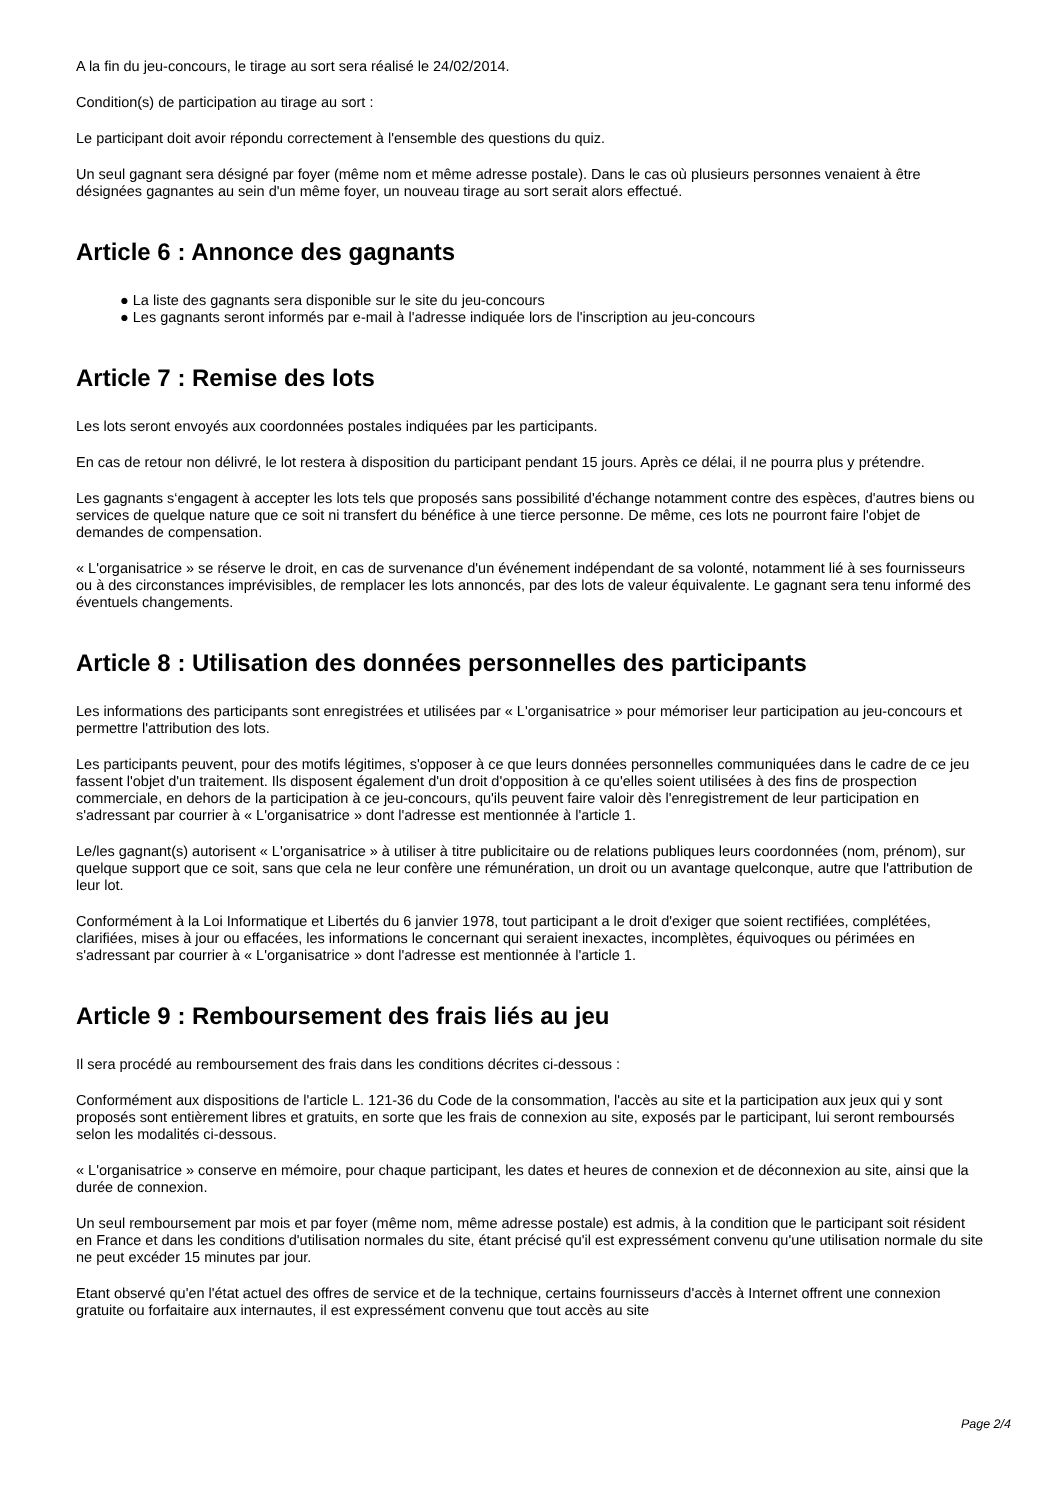A la fin du jeu-concours, le tirage au sort sera réalisé le 24/02/2014.
Condition(s) de participation au tirage au sort :
Le participant doit avoir répondu correctement à l'ensemble des questions du quiz.
Un seul gagnant sera désigné par foyer (même nom et même adresse postale). Dans le cas où plusieurs personnes venaient à être désignées gagnantes au sein d'un même foyer, un nouveau tirage au sort serait alors effectué.
Article 6 : Annonce des gagnants
● La liste des gagnants sera disponible sur le site du jeu-concours
● Les gagnants seront informés par e-mail à l'adresse indiquée lors de l'inscription au jeu-concours
Article 7 : Remise des lots
Les lots seront envoyés aux coordonnées postales indiquées par les participants.
En cas de retour non délivré, le lot restera à disposition du participant pendant 15 jours. Après ce délai, il ne pourra plus y prétendre.
Les gagnants s‘engagent à accepter les lots tels que proposés sans possibilité d'échange notamment contre des espèces, d'autres biens ou services de quelque nature que ce soit ni transfert du bénéfice à une tierce personne. De même, ces lots ne pourront faire l'objet de demandes de compensation.
« L'organisatrice » se réserve le droit, en cas de survenance d'un événement indépendant de sa volonté, notamment lié à ses fournisseurs ou à des circonstances imprévisibles, de remplacer les lots annoncés, par des lots de valeur équivalente. Le gagnant sera tenu informé des éventuels changements.
Article 8 : Utilisation des données personnelles des participants
Les informations des participants sont enregistrées et utilisées par « L'organisatrice » pour mémoriser leur participation au jeu-concours et permettre l'attribution des lots.
Les participants peuvent, pour des motifs légitimes, s'opposer à ce que leurs données personnelles communiquées dans le cadre de ce jeu fassent l'objet d'un traitement. Ils disposent également d'un droit d'opposition à ce qu'elles soient utilisées à des fins de prospection commerciale, en dehors de la participation à ce jeu-concours, qu'ils peuvent faire valoir dès l'enregistrement de leur participation en s'adressant par courrier à « L'organisatrice » dont l'adresse est mentionnée à l'article 1.
Le/les gagnant(s) autorisent « L'organisatrice » à utiliser à titre publicitaire ou de relations publiques leurs coordonnées (nom, prénom), sur quelque support que ce soit, sans que cela ne leur confère une rémunération, un droit ou un avantage quelconque, autre que l'attribution de leur lot.
Conformément à la Loi Informatique et Libertés du 6 janvier 1978, tout participant a le droit d'exiger que soient rectifiées, complétées, clarifiées, mises à jour ou effacées, les informations le concernant qui seraient inexactes, incomplètes, équivoques ou périmées en s'adressant par courrier à « L'organisatrice » dont l'adresse est mentionnée à l'article 1.
Article 9 : Remboursement des frais liés au jeu
Il sera procédé au remboursement des frais dans les conditions décrites ci-dessous :
Conformément aux dispositions de l'article L. 121-36 du Code de la consommation, l'accès au site et la participation aux jeux qui y sont proposés sont entièrement libres et gratuits, en sorte que les frais de connexion au site, exposés par le participant, lui seront remboursés selon les modalités ci-dessous.
« L'organisatrice » conserve en mémoire, pour chaque participant, les dates et heures de connexion et de déconnexion au site, ainsi que la durée de connexion.
Un seul remboursement par mois et par foyer (même nom, même adresse postale) est admis, à la condition que le participant soit résident en France et dans les conditions d'utilisation normales du site, étant précisé qu'il est expressément convenu qu'une utilisation normale du site ne peut excéder 15 minutes par jour.
Etant observé qu'en l'état actuel des offres de service et de la technique, certains fournisseurs d'accès à Internet offrent une connexion gratuite ou forfaitaire aux internautes, il est expressément convenu que tout accès au site
Page 2/4